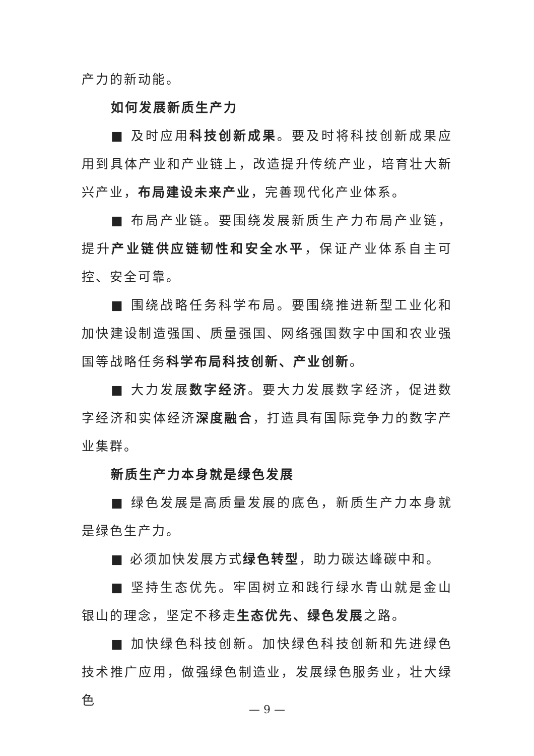产力的新动能。
如何发展新质生产力
■ 及时应用科技创新成果。要及时将科技创新成果应用到具体产业和产业链上，改造提升传统产业，培育壮大新兴产业，布局建设未来产业，完善现代化产业体系。
■ 布局产业链。要围绕发展新质生产力布局产业链，提升产业链供应链韧性和安全水平，保证产业体系自主可控、安全可靠。
■ 围绕战略任务科学布局。要围绕推进新型工业化和加快建设制造强国、质量强国、网络强国数字中国和农业强国等战略任务科学布局科技创新、产业创新。
■ 大力发展数字经济。要大力发展数字经济，促进数字经济和实体经济深度融合，打造具有国际竞争力的数字产业集群。
新质生产力本身就是绿色发展
■ 绿色发展是高质量发展的底色，新质生产力本身就是绿色生产力。
■ 必须加快发展方式绿色转型，助力碳达峰碳中和。
■ 坚持生态优先。牢固树立和践行绿水青山就是金山银山的理念，坚定不移走生态优先、绿色发展之路。
■ 加快绿色科技创新。加快绿色科技创新和先进绿色技术推广应用，做强绿色制造业，发展绿色服务业，壮大绿色
— 9 —